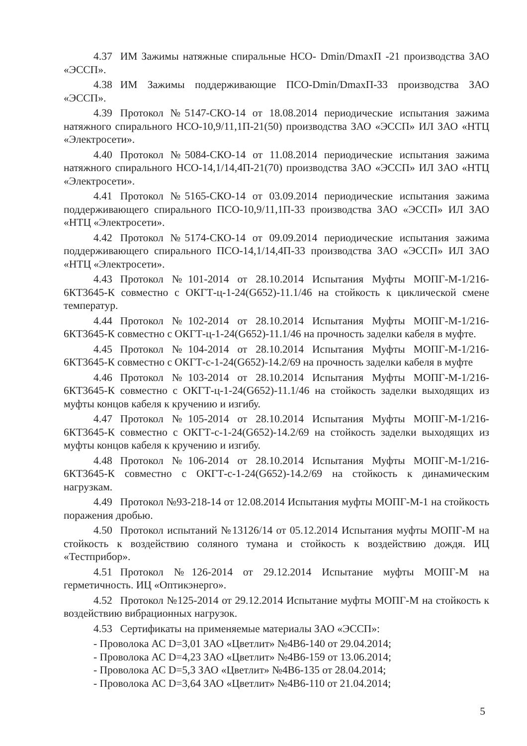4.37 ИМ Зажимы натяжные спиральные НСО- Dmin/DmaxП -21 производства ЗАО «ЭССП».
4.38 ИМ Зажимы поддерживающие ПСО-Dmin/DmaxП-33 производства ЗАО «ЭССП».
4.39 Протокол №5147-СКО-14 от 18.08.2014 периодические испытания зажима натяжного спирального НСО-10,9/11,1П-21(50) производства ЗАО «ЭССП» ИЛ ЗАО «НТЦ «Электросети».
4.40 Протокол №5084-СКО-14 от 11.08.2014 периодические испытания зажима натяжного спирального НСО-14,1/14,4П-21(70) производства ЗАО «ЭССП» ИЛ ЗАО «НТЦ «Электросети».
4.41 Протокол №5165-СКО-14 от 03.09.2014 периодические испытания зажима поддерживающего спирального ПСО-10,9/11,1П-33 производства ЗАО «ЭССП» ИЛ ЗАО «НТЦ «Электросети».
4.42 Протокол №5174-СКО-14 от 09.09.2014 периодические испытания зажима поддерживающего спирального ПСО-14,1/14,4П-33 производства ЗАО «ЭССП» ИЛ ЗАО «НТЦ «Электросети».
4.43 Протокол №101-2014 от 28.10.2014 Испытания Муфты МОПГ-М-1/216-6КТ3645-К совместно с ОКГТ-ц-1-24(G652)-11.1/46 на стойкость к циклической смене температур.
4.44 Протокол №102-2014 от 28.10.2014 Испытания Муфты МОПГ-М-1/216-6КТ3645-К совместно с ОКГТ-ц-1-24(G652)-11.1/46 на прочность заделки кабеля в муфте.
4.45 Протокол №104-2014 от 28.10.2014 Испытания Муфты МОПГ-М-1/216-6КТ3645-К совместно с ОКГТ-с-1-24(G652)-14.2/69 на прочность заделки кабеля в муфте
4.46 Протокол №103-2014 от 28.10.2014 Испытания Муфты МОПГ-М-1/216-6КТ3645-К совместно с ОКГТ-ц-1-24(G652)-11.1/46 на стойкость заделки выходящих из муфты концов кабеля к кручению и изгибу.
4.47 Протокол №105-2014 от 28.10.2014 Испытания Муфты МОПГ-М-1/216-6КТ3645-К совместно с ОКГТ-с-1-24(G652)-14.2/69 на стойкость заделки выходящих из муфты концов кабеля к кручению и изгибу.
4.48 Протокол №106-2014 от 28.10.2014 Испытания Муфты МОПГ-М-1/216-6КТ3645-К совместно с ОКГТ-с-1-24(G652)-14.2/69 на стойкость к динамическим нагрузкам.
4.49 Протокол №93-218-14 от 12.08.2014 Испытания муфты МОПГ-М-1 на стойкость поражения дробью.
4.50 Протокол испытаний №13126/14 от 05.12.2014 Испытания муфты МОПГ-М на стойкость к воздействию соляного тумана и стойкость к воздействию дождя. ИЦ «Тестприбор».
4.51 Протокол №126-2014 от 29.12.2014 Испытание муфты МОПГ-М на герметичность. ИЦ «Оптикэнерго».
4.52 Протокол №125-2014 от 29.12.2014 Испытание муфты МОПГ-М на стойкость к воздействию вибрационных нагрузок.
4.53 Сертификаты на применяемые материалы ЗАО «ЭССП»:
- Проволока АС D=3,01 ЗАО «Цветлит» №4В6-140 от 29.04.2014;
- Проволока АС D=4,23 ЗАО «Цветлит» №4В6-159 от 13.06.2014;
- Проволока АС D=5,3 ЗАО «Цветлит» №4В6-135 от 28.04.2014;
- Проволока АС D=3,64 ЗАО «Цветлит» №4В6-110 от 21.04.2014;
5